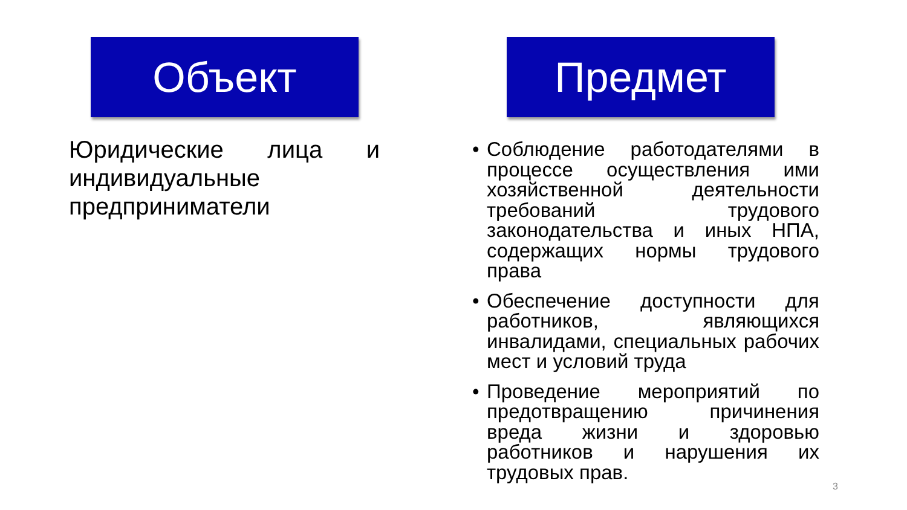Объект
Юридические лица и индивидуальные предприниматели
Предмет
• Соблюдение работодателями в процессе осуществления ими хозяйственной деятельности требований трудового законодательства и иных НПА, содержащих нормы трудового права
• Обеспечение доступности для работников, являющихся инвалидами, специальных рабочих мест и условий труда
• Проведение мероприятий по предотвращению причинения вреда жизни и здоровью работников и нарушения их трудовых прав.
3